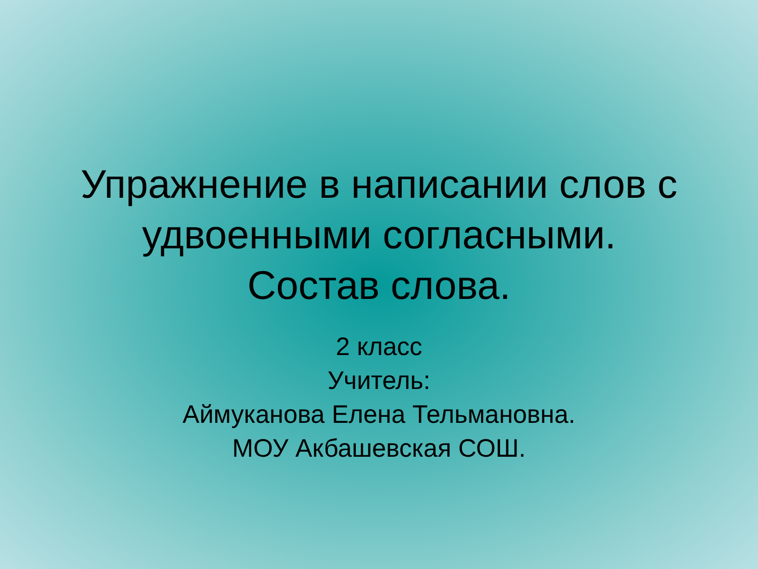Упражнение в написании слов с
удвоенными согласными.
Состав слова.
2 класс
Учитель:
Аймуканова Елена Тельмановна.
МОУ Акбашевская СОШ.